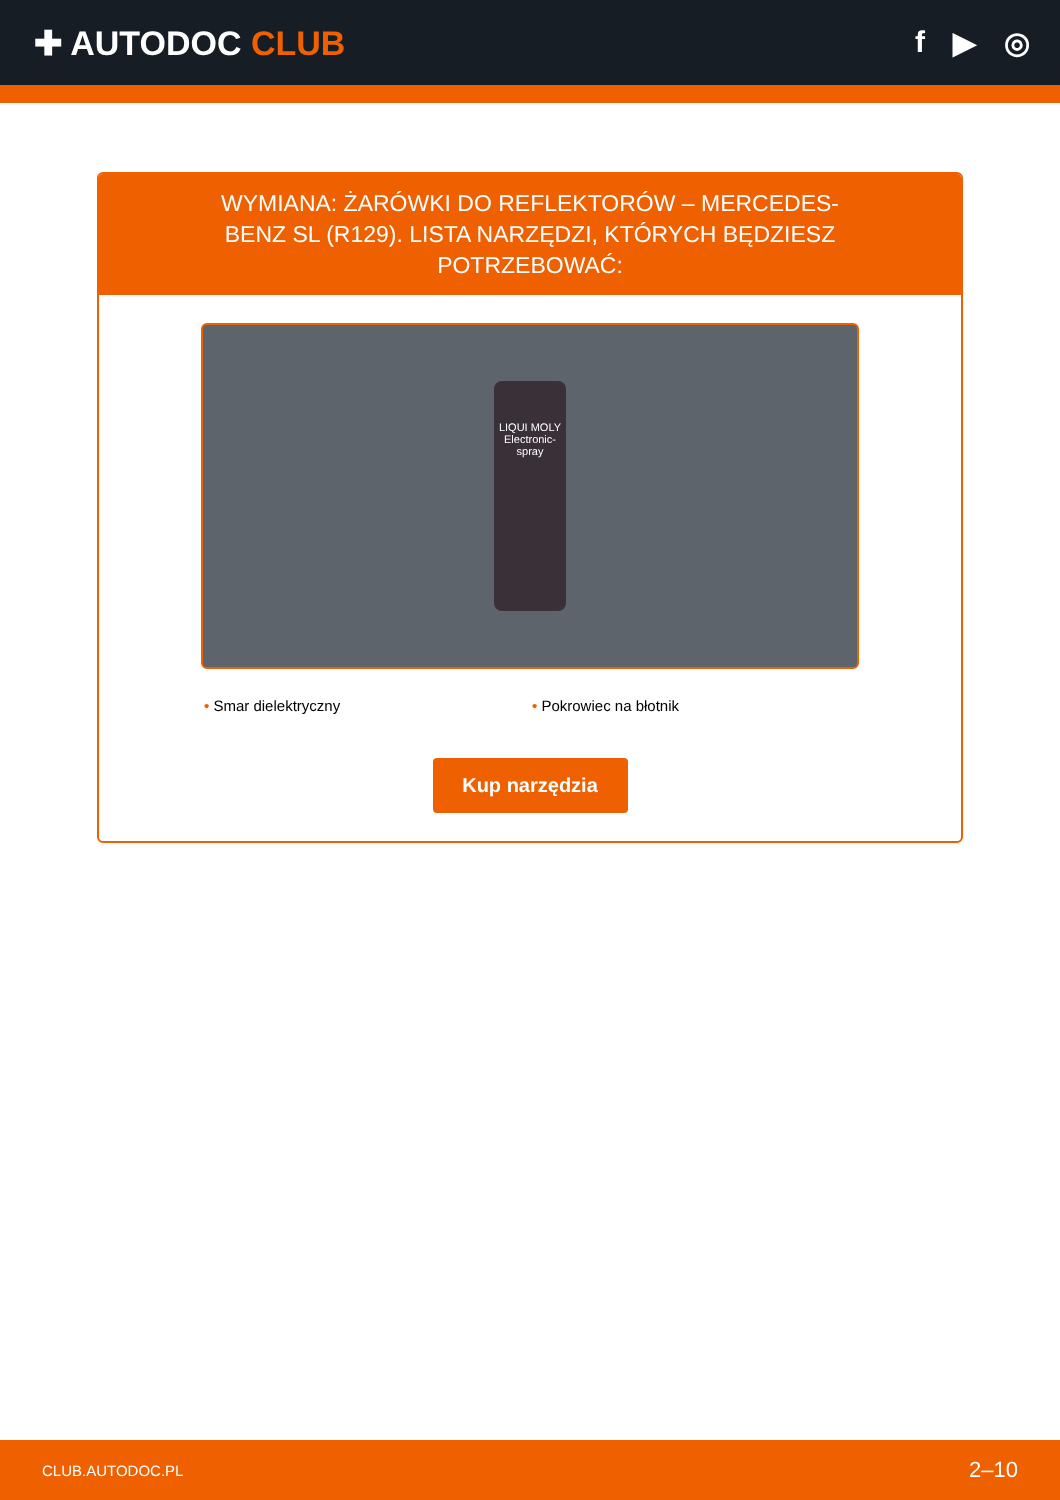✚ AUTODOC CLUB f ▶ ◎
WYMIANA: ŻARÓWKI DO REFLEKTORÓW – MERCEDES-BENZ SL (R129). LISTA NARZĘDZI, KTÓRYCH BĘDZIESZ POTRZEBOWAĆ:
LIQUI MOLY
Electronic-spray
• Smar dielektryczny • Pokrowiec na błotnik
Kup narzędzia
CLUB.AUTODOC.PL 2–10